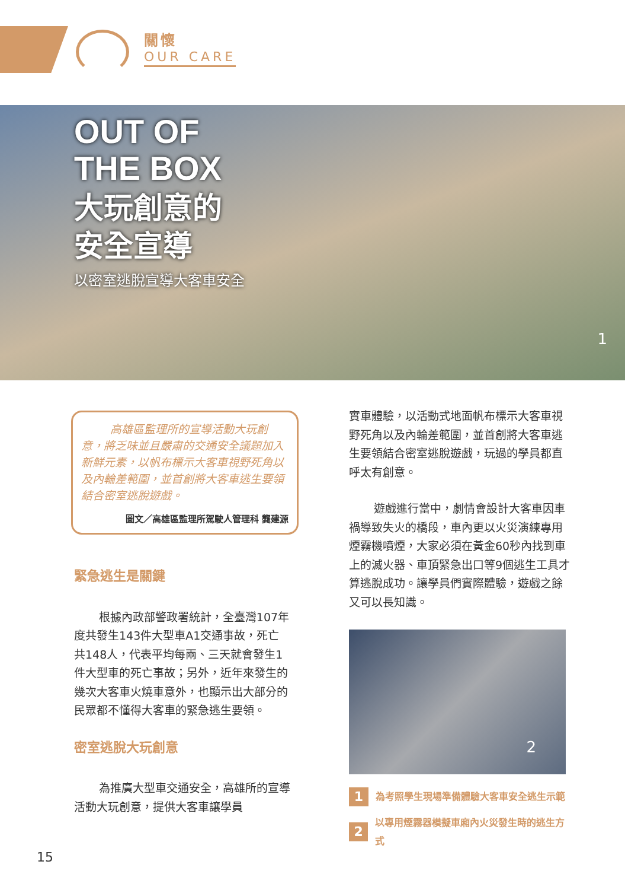關懷
OUR CARE
OUT OF
THE BOX
大玩創意的
安全宣導
以密室逃脫宣導大客車安全
1
高雄區監理所的宣導活動大玩創意，將乏味並且嚴肅的交通安全議題加入新鮮元素，以帆布標示大客車視野死角以及內輪差範圍，並首創將大客車逃生要領結合密室逃脫遊戲。
圖文／高雄區監理所駕駛人管理科 龔建源
緊急逃生是關鍵
根據內政部警政署統計，全臺灣107年度共發生143件大型車A1交通事故，死亡共148人，代表平均每兩、三天就會發生1件大型車的死亡事故；另外，近年來發生的幾次大客車火燒車意外，也顯示出大部分的民眾都不懂得大客車的緊急逃生要領。
密室逃脫大玩創意
為推廣大型車交通安全，高雄所的宣導活動大玩創意，提供大客車讓學員
實車體驗，以活動式地面帆布標示大客車視野死角以及內輪差範圍，並首創將大客車逃生要領結合密室逃脫遊戲，玩過的學員都直呼太有創意。
遊戲進行當中，劇情會設計大客車因車禍導致失火的橋段，車內更以火災演練專用煙霧機噴煙，大家必須在黃金60秒內找到車上的滅火器、車頂緊急出口等9個逃生工具才算逃脫成功。讓學員們實際體驗，遊戲之餘又可以長知識。
2
1 為考照學生現場準備體驗大客車安全逃生示範
2 以專用煙霧器模擬車廂內火災發生時的逃生方式
15